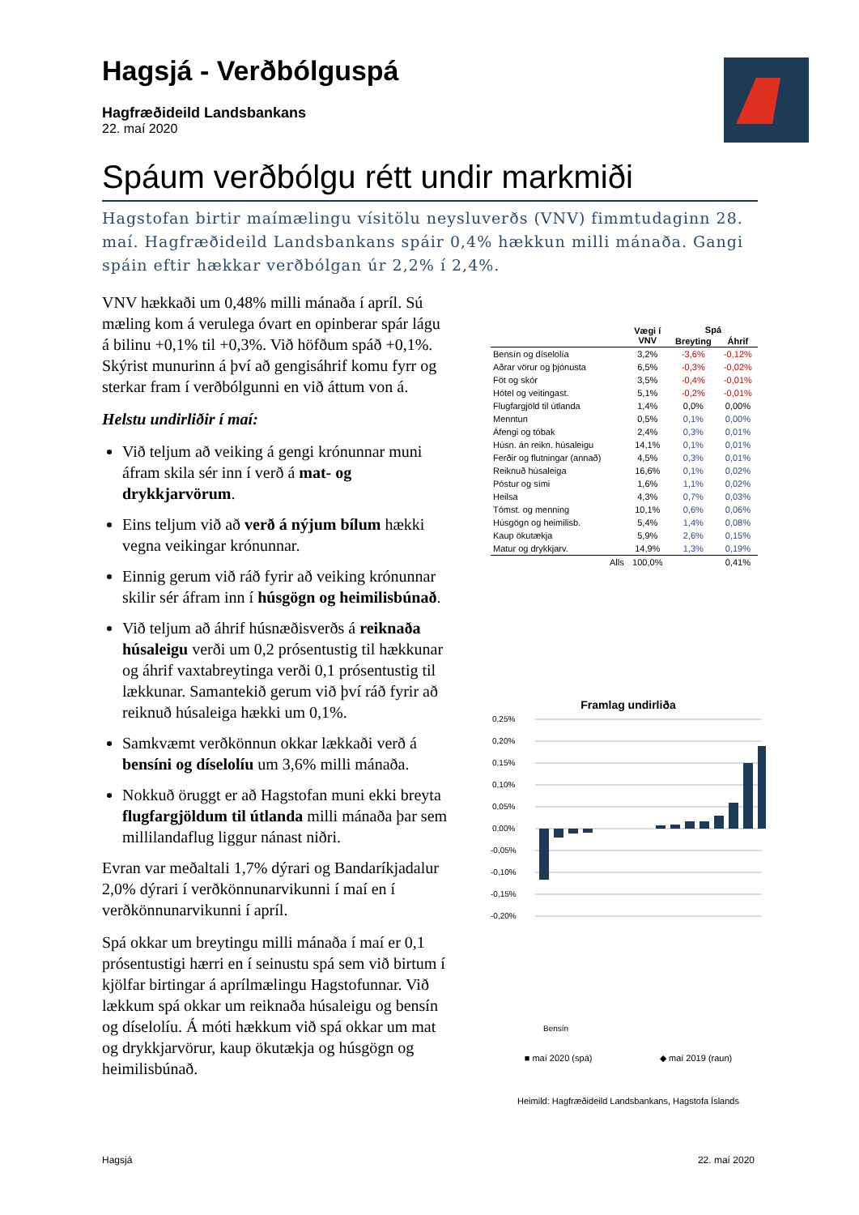Hagsjá - Verðbólguspá
Hagfræðideild Landsbankans
22. maí 2020
Spáum verðbólgu rétt undir markmiði
Hagstofan birtir maímælingu vísitölu neysluverðs (VNV) fimmtudaginn 28. maí. Hagfræðideild Landsbankans spáir 0,4% hækkun milli mánaða. Gangi spáin eftir hækkar verðbólgan úr 2,2% í 2,4%.
VNV hækkaði um 0,48% milli mánaða í apríl. Sú mæling kom á verulega óvart en opinberar spár lágu á bilinu +0,1% til +0,3%. Við höfðum spáð +0,1%. Skýrist munurinn á því að gengisáhrif komu fyrr og sterkar fram í verðbólgunni en við áttum von á.
Helstu undirliðir í maí:
Við teljum að veiking á gengi krónunnar muni áfram skila sér inn í verð á mat- og drykkjarvörum.
Eins teljum við að verð á nýjum bílum hækki vegna veikingar krónunnar.
Einnig gerum við ráð fyrir að veiking krónunnar skilir sér áfram inn í húsgögn og heimilisbúnað.
Við teljum að áhrif húsnæðisverðs á reiknaða húsaleigu verði um 0,2 prósentustig til hækkunar og áhrif vaxtabreytinga verði 0,1 prósentustig til lækkunar. Samantekið gerum við því ráð fyrir að reiknuð húsaleiga hækki um 0,1%.
Samkvæmt verðkönnun okkar lækkaði verð á bensíni og díselolíu um 3,6% milli mánaða.
Nokkuð öruggt er að Hagstofan muni ekki breyta flugfargjöldum til útlanda milli mánaða þar sem millilandaflug liggur nánast niðri.
Evran var meðaltali 1,7% dýrari og Bandaríkjadalur 2,0% dýrari í verðkönnunarvikunni í maí en í verðkönnunarvikunni í apríl.
Spá okkar um breytingu milli mánaða í maí er 0,1 prósentustigi hærri en í seinustu spá sem við birtum í kjölfar birtingar á aprílmælingu Hagstofunnar. Við lækkum spá okkar um reiknaða húsaleigu og bensín og díselolíu. Á móti hækkum við spá okkar um mat og drykkjarvörur, kaup ökutækja og húsgögn og heimilisbúnað.
| | Vægi í VNV | Spá | |
| --- | --- | --- | --- |
| | | Breyting | Áhrif |
| Bensín og díselolía | 3,2% | -3,6% | -0,12% |
| Aðrar vörur og þjónusta | 6,5% | -0,3% | -0,02% |
| Föt og skór | 3,5% | -0,4% | -0,01% |
| Hótel og veitingast. | 5,1% | -0,2% | -0,01% |
| Flugfargjöld til útlanda | 1,4% | 0,0% | 0,00% |
| Menntun | 0,5% | 0,1% | 0,00% |
| Áfengi og tóbak | 2,4% | 0,3% | 0,01% |
| Húsn. án reikn. húsaleigu | 14,1% | 0,1% | 0,01% |
| Ferðir og flutningar (annað) | 4,5% | 0,3% | 0,01% |
| Reiknuð húsaleiga | 16,6% | 0,1% | 0,02% |
| Póstur og sími | 1,6% | 1,1% | 0,02% |
| Heilsa | 4,3% | 0,7% | 0,03% |
| Tómst. og menning | 10,1% | 0,6% | 0,06% |
| Húsgögn og heimilisb. | 5,4% | 1,4% | 0,08% |
| Kaup ökutækja | 5,9% | 2,6% | 0,15% |
| Matur og drykkjarv. | 14,9% | 1,3% | 0,19% |
| Alls | 100,0% | | 0,41% |
Framlag undirliða
0,25%
0,20%
0,15%
0,10%
0,05%
0,00%
-0,05%
-0,10%
-0,15%
-0,20%
Bensín
■ maí 2020 (spá) ◆ maí 2019 (raun)
Heimild: Hagfræðideild Landsbankans, Hagstofa Íslands
Hagsjá 22. maí 2020